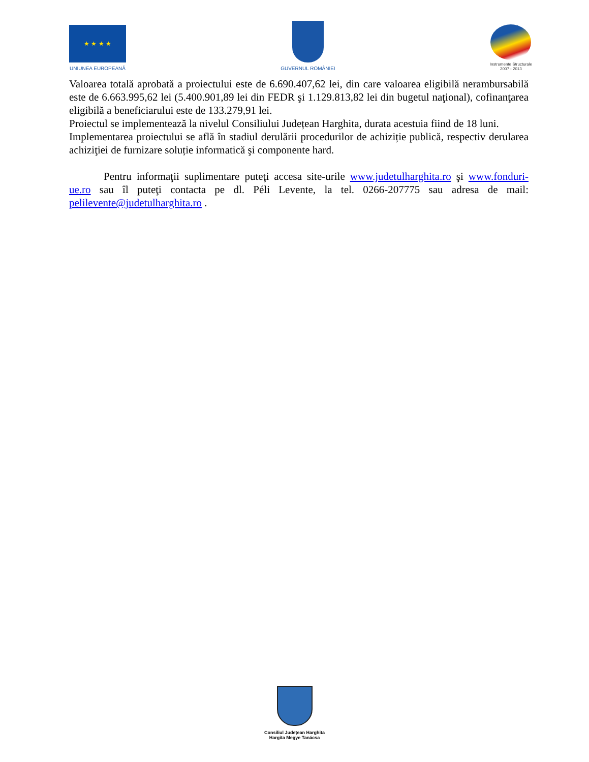★ ★ ★ ★
UNIUNEA EUROPEANĂ
GUVERNUL ROMÂNIEI
Instrumente Structurale
2007 - 2013
Valoarea totală aprobată a proiectului este de 6.690.407,62 lei, din care valoarea eligibilă nerambursabilă este de 6.663.995,62 lei (5.400.901,89 lei din FEDR şi 1.129.813,82 lei din bugetul naţional), cofinanţarea eligibilă a beneficiarului este de 133.279,91 lei.
Proiectul se implementează la nivelul Consiliului Județean Harghita, durata acestuia fiind de 18 luni.
Implementarea proiectului se află în stadiul derulării procedurilor de achiziție publică, respectiv derularea achiziţiei de furnizare soluție informatică şi componente hard.
Pentru informaţii suplimentare puteţi accesa site-urile www.judetulharghita.ro şi www.fonduri-ue.ro sau îl puteţi contacta pe dl. Péli Levente, la tel. 0266-207775 sau adresa de mail: pelilevente@judetulharghita.ro .
Consiliul Județean Harghita
Hargita Megye Tanácsa